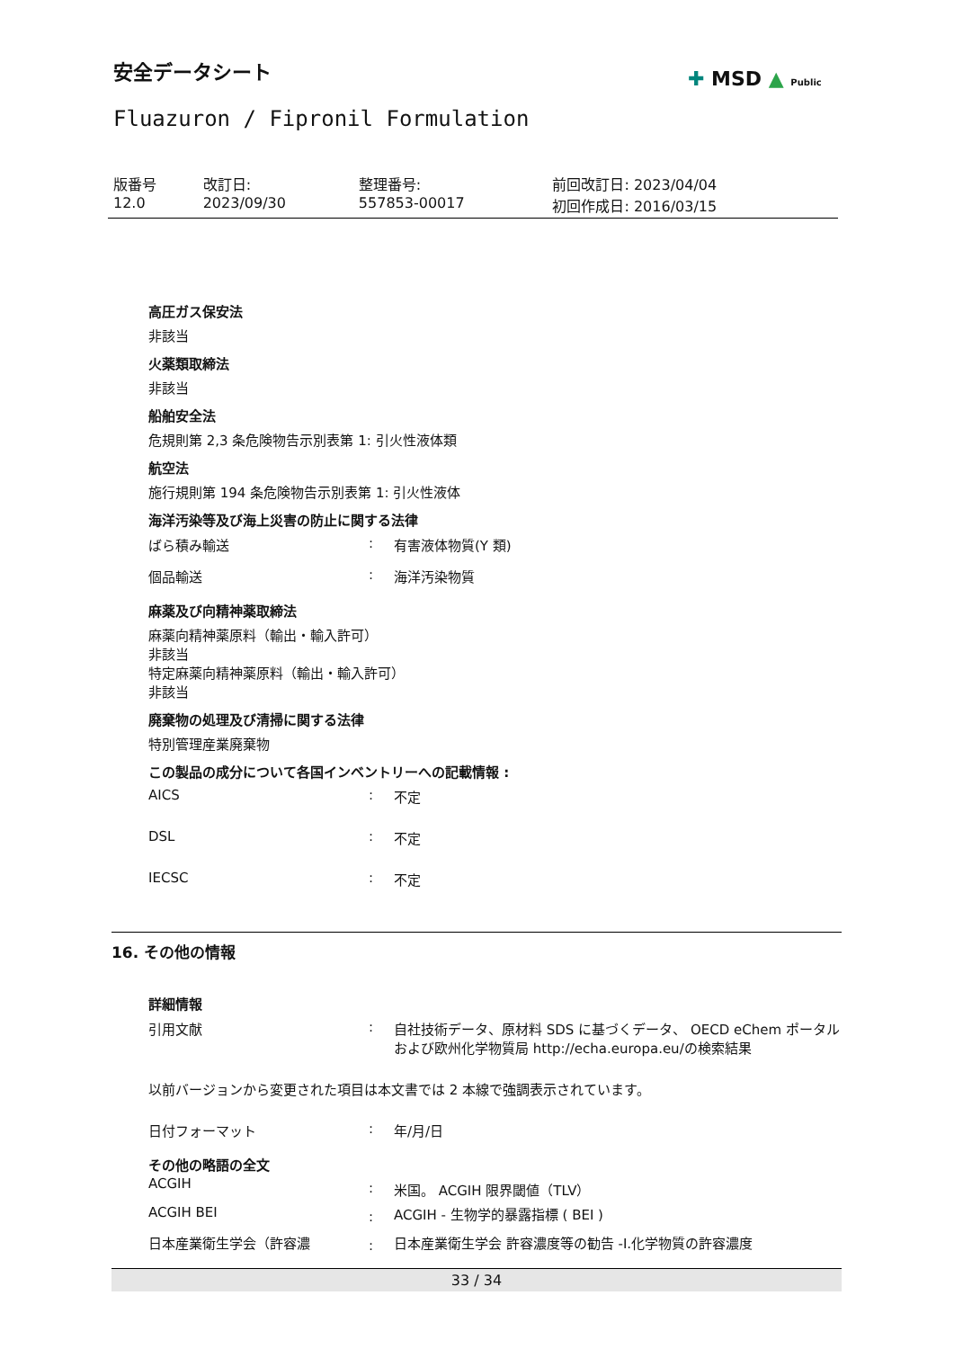安全データシート ✚ MSD ▲ Public
Fluazuron / Fipronil Formulation
| 版番号 12.0 | 改訂日: 2023/09/30 | 整理番号: 557853-00017 | 前回改訂日: 2023/04/04 初回作成日: 2016/03/15 |
高圧ガス保安法
非該当
火薬類取締法
非該当
船舶安全法
危規則第 2,3 条危険物告示別表第 1: 引火性液体類
航空法
施行規則第 194 条危険物告示別表第 1: 引火性液体
海洋汚染等及び海上災害の防止に関する法律
| ばら積み輸送 | : | 有害液体物質(Y 類) |
| 個品輸送 | : | 海洋汚染物質 |
麻薬及び向精神薬取締法
麻薬向精神薬原料（輸出・輸入許可）
非該当
特定麻薬向精神薬原料（輸出・輸入許可）
非該当
廃棄物の処理及び清掃に関する法律
特別管理産業廃棄物
この製品の成分について各国インベントリーへの記載情報 :
| AICS | : | 不定 |
| DSL | : | 不定 |
| IECSC | : | 不定 |
16. その他の情報
詳細情報
| 引用文献 | : | 自社技術データ、原材料 SDS に基づくデータ、 OECD eChem ポータルおよび欧州化学物質局 http://echa.europa.eu/の検索結果 |
以前バージョンから変更された項目は本文書では 2 本線で強調表示されています。
| 日付フォーマット | : | 年/月/日 |
その他の略語の全文
| ACGIH | : | 米国。 ACGIH 限界閾値（TLV） |
| ACGIH BEI | : | ACGIH - 生物学的暴露指標 ( BEI ) |
| 日本産業衛生学会（許容濃 | : | 日本産業衛生学会 許容濃度等の勧告 -I.化学物質の許容濃度 |
33 / 34